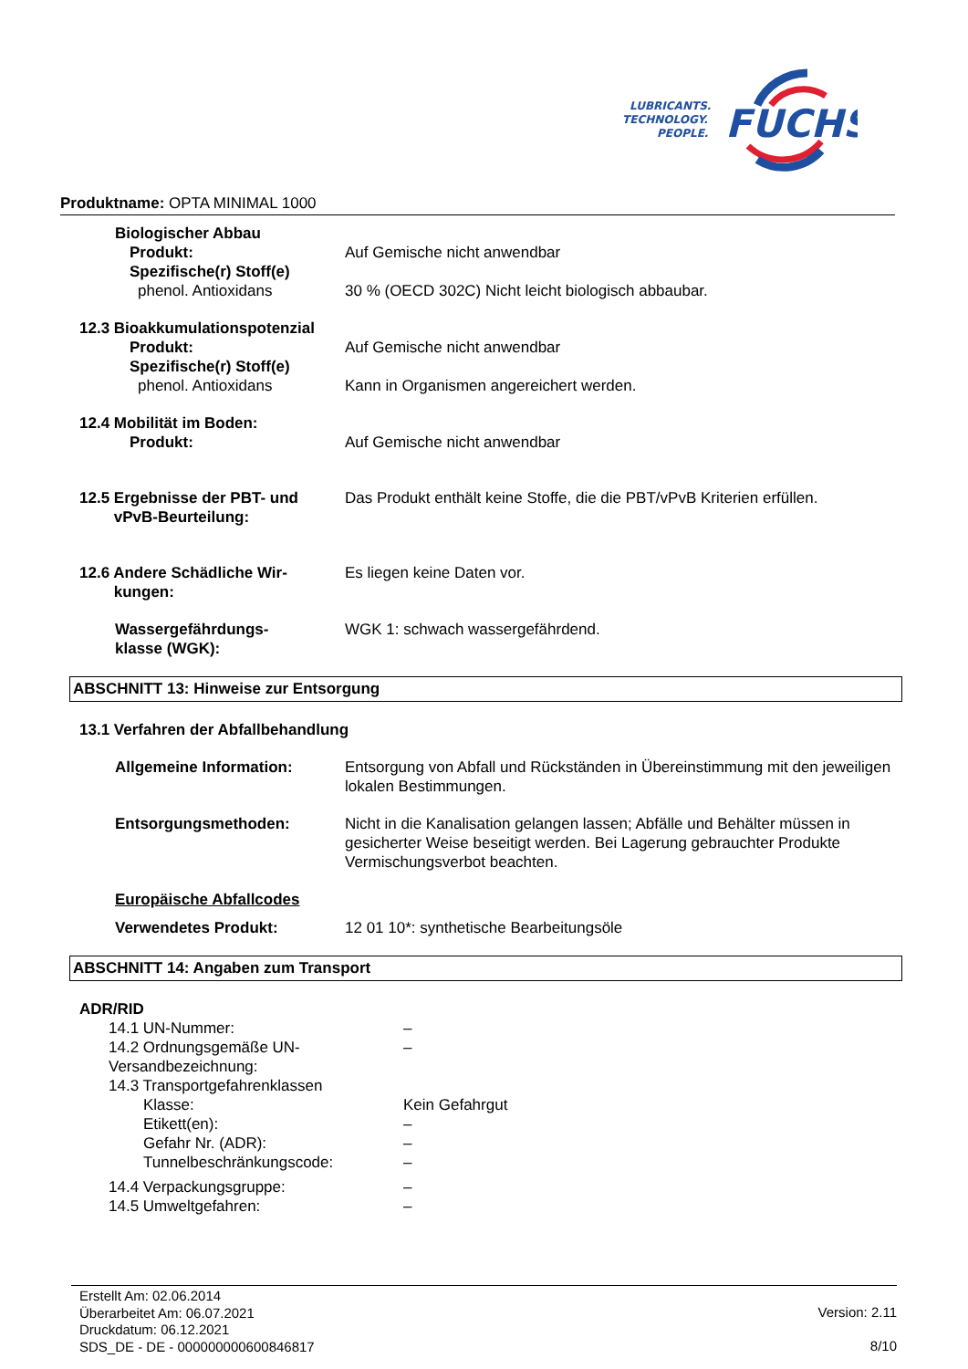LUBRICANTS.
TECHNOLOGY.
PEOPLE.
FUCHS
Produktname: OPTA MINIMAL 1000
Biologischer Abbau
Produkt: Auf Gemische nicht anwendbar
Spezifische(r) Stoff(e)
phenol. Antioxidans 30 % (OECD 302C) Nicht leicht biologisch abbaubar.
12.3 Bioakkumulationspotenzial
Produkt: Auf Gemische nicht anwendbar
Spezifische(r) Stoff(e)
phenol. Antioxidans Kann in Organismen angereichert werden.
12.4 Mobilität im Boden:
Produkt: Auf Gemische nicht anwendbar
12.5 Ergebnisse der PBT- und
vPvB-Beurteilung:
Das Produkt enthält keine Stoffe, die die PBT/vPvB Kriterien erfüllen.
12.6 Andere Schädliche Wir-
kungen:
Es liegen keine Daten vor.
Wassergefährdungs-
klasse (WGK):
WGK 1: schwach wassergefährdend.
ABSCHNITT 13: Hinweise zur Entsorgung
13.1 Verfahren der Abfallbehandlung
Allgemeine Information: Entsorgung von Abfall und Rückständen in Übereinstimmung mit den jeweiligen lokalen Bestimmungen.
Entsorgungsmethoden: Nicht in die Kanalisation gelangen lassen; Abfälle und Behälter müssen in gesicherter Weise beseitigt werden. Bei Lagerung gebrauchter Produkte Vermischungsverbot beachten.
Europäische Abfallcodes
Verwendetes Produkt: 12 01 10*: synthetische Bearbeitungsöle
ABSCHNITT 14: Angaben zum Transport
ADR/RID
14.1 UN-Nummer: –
14.2 Ordnungsgemäße UN-
Versandbezeichnung:
–
14.3 Transportgefahrenklassen
Klasse: Kein Gefahrgut
Etikett(en): –
Gefahr Nr. (ADR): –
Tunnelbeschränkungscode: –
14.4 Verpackungsgruppe: –
14.5 Umweltgefahren: –
Erstellt Am: 02.06.2014
Überarbeitet Am: 06.07.2021
Druckdatum: 06.12.2021
SDS_DE - DE - 000000000600846817
Version: 2.11
8/10